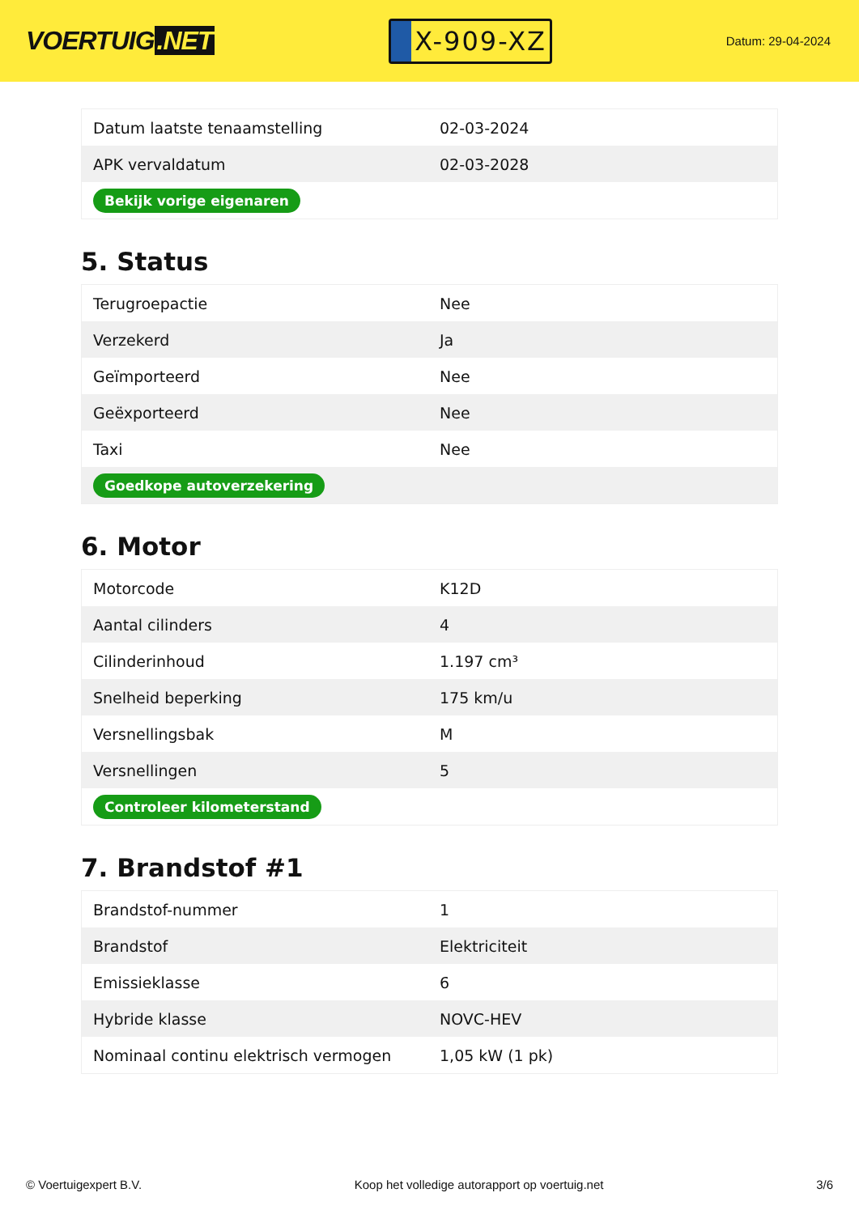VOERTUIG.NET
X-909-XZ
Datum: 29-04-2024
| Datum laatste tenaamstelling | 02-03-2024 |
| APK vervaldatum | 02-03-2028 |
| Bekijk vorige eigenaren | |
5. Status
| Terugroepactie | Nee |
| Verzekerd | Ja |
| Geïmporteerd | Nee |
| Geëxporteerd | Nee |
| Taxi | Nee |
| Goedkope autoverzekering | |
6. Motor
| Motorcode | K12D |
| Aantal cilinders | 4 |
| Cilinderinhoud | 1.197 cm³ |
| Snelheid beperking | 175 km/u |
| Versnellingsbak | M |
| Versnellingen | 5 |
| Controleer kilometerstand | |
7. Brandstof #1
| Brandstof-nummer | 1 |
| Brandstof | Elektriciteit |
| Emissieklasse | 6 |
| Hybride klasse | NOVC-HEV |
| Nominaal continu elektrisch vermogen | 1,05 kW (1 pk) |
© Voertuigexpert B.V. Koop het volledige autorapport op voertuig.net 3/6